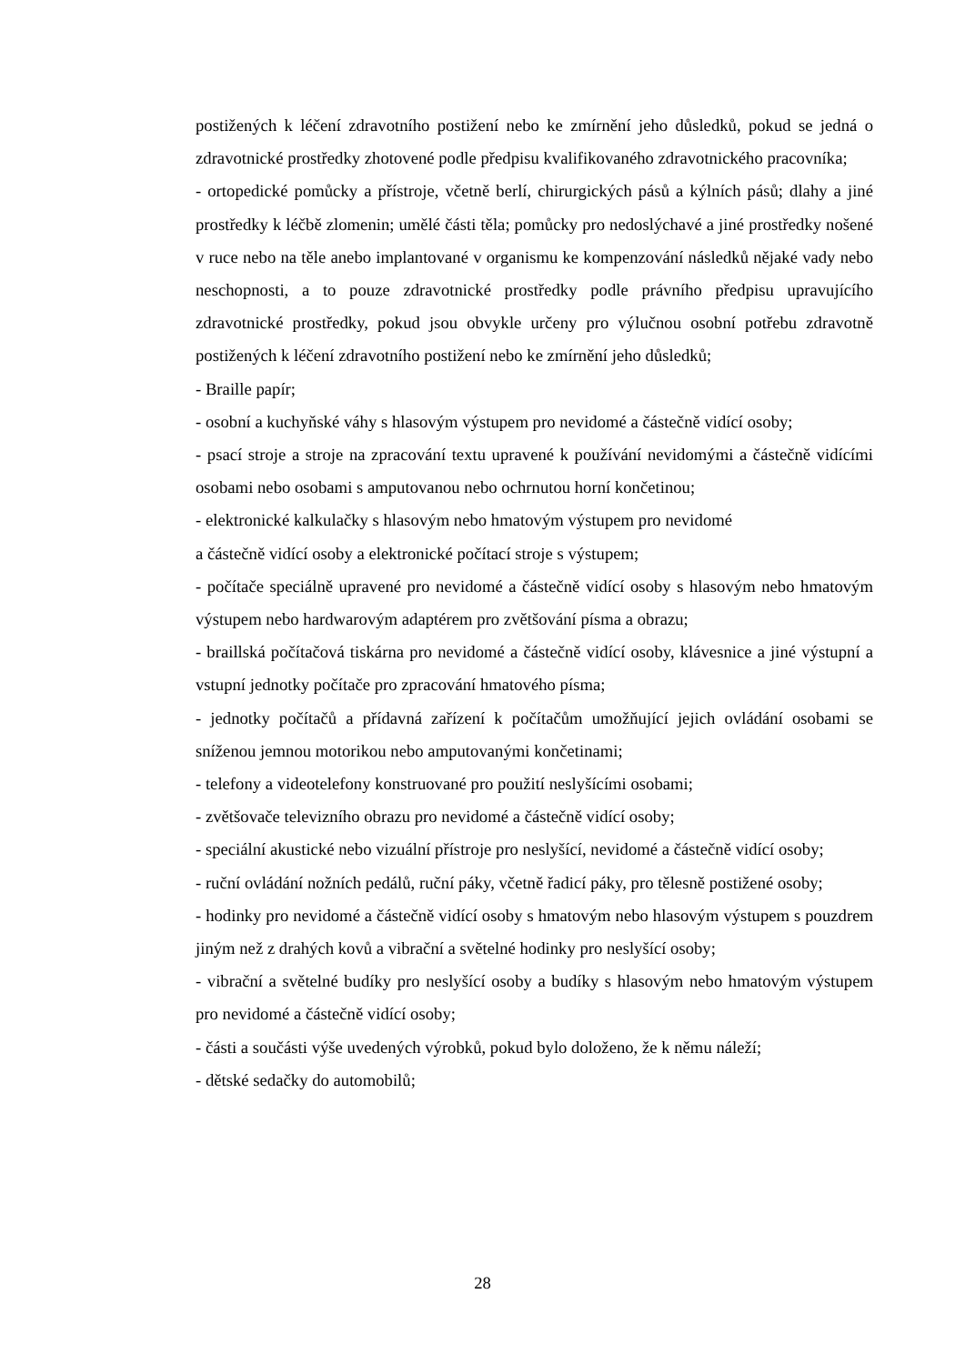postižených k léčení zdravotního postižení nebo ke zmírnění jeho důsledků, pokud se jedná o zdravotnické prostředky zhotovené podle předpisu kvalifikovaného zdravotnického pracovníka;
- ortopedické pomůcky a přístroje, včetně berlí, chirurgických pásů a kýlních pásů; dlahy a jiné prostředky k léčbě zlomenin; umělé části těla; pomůcky pro nedoslýchavé a jiné prostředky nošené v ruce nebo na těle anebo implantované v organismu ke kompenzování následků nějaké vady nebo neschopnosti, a to pouze zdravotnické prostředky podle právního předpisu upravujícího zdravotnické prostředky, pokud jsou obvykle určeny pro výlučnou osobní potřebu zdravotně postižených k léčení zdravotního postižení nebo ke zmírnění jeho důsledků;
- Braille papír;
- osobní a kuchyňské váhy s hlasovým výstupem pro nevidomé a částečně vidící osoby;
- psací stroje a stroje na zpracování textu upravené k používání nevidomými a částečně vidícími osobami nebo osobami s amputovanou nebo ochrnutou horní končetinou;
- elektronické kalkulačky s hlasovým nebo hmatovým výstupem pro nevidomé
a částečně vidící osoby a elektronické počítací stroje s výstupem;
- počítače speciálně upravené pro nevidomé a částečně vidící osoby s hlasovým nebo hmatovým výstupem nebo hardwarovým adaptérem pro zvětšování písma a obrazu;
- braillská počítačová tiskárna pro nevidomé a částečně vidící osoby, klávesnice a jiné výstupní a vstupní jednotky počítače pro zpracování hmatového písma;
- jednotky počítačů a přídavná zařízení k počítačům umožňující jejich ovládání osobami se sníženou jemnou motorikou nebo amputovanými končetinami;
- telefony a videotelefony konstruované pro použití neslyšícími osobami;
- zvětšovače televizního obrazu pro nevidomé a částečně vidící osoby;
- speciální akustické nebo vizuální přístroje pro neslyšící, nevidomé a částečně vidící osoby;
- ruční ovládání nožních pedálů, ruční páky, včetně řadicí páky, pro tělesně postižené osoby;
- hodinky pro nevidomé a částečně vidící osoby s hmatovým nebo hlasovým výstupem s pouzdrem jiným než z drahých kovů a vibrační a světelné hodinky pro neslyšící osoby;
- vibrační a světelné budíky pro neslyšící osoby a budíky s hlasovým nebo hmatovým výstupem pro nevidomé a částečně vidící osoby;
- části a součásti výše uvedených výrobků, pokud bylo doloženo, že k němu náleží;
- dětské sedačky do automobilů;
28